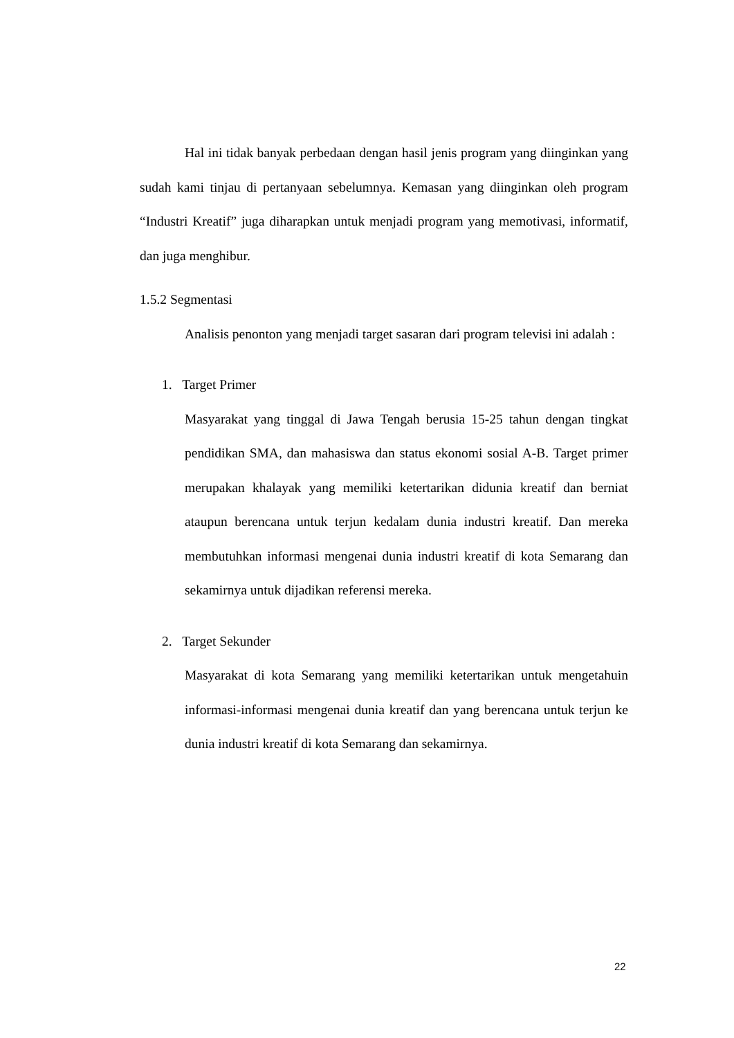Hal ini tidak banyak perbedaan dengan hasil jenis program yang diinginkan yang sudah kami tinjau di pertanyaan sebelumnya. Kemasan yang diinginkan oleh program “Industri Kreatif” juga diharapkan untuk menjadi program yang memotivasi, informatif, dan juga menghibur.
1.5.2 Segmentasi
Analisis penonton yang menjadi target sasaran dari program televisi ini adalah :
1. Target Primer
Masyarakat yang tinggal di Jawa Tengah berusia 15-25 tahun dengan tingkat pendidikan SMA, dan mahasiswa dan status ekonomi sosial A-B. Target primer merupakan khalayak yang memiliki ketertarikan didunia kreatif dan berniat ataupun berencana untuk terjun kedalam dunia industri kreatif. Dan mereka membutuhkan informasi mengenai dunia industri kreatif di kota Semarang dan sekamirnya untuk dijadikan referensi mereka.
2. Target Sekunder
Masyarakat di kota Semarang yang memiliki ketertarikan untuk mengetahuin informasi-informasi mengenai dunia kreatif dan yang berencana untuk terjun ke dunia industri kreatif di kota Semarang dan sekamirnya.
22